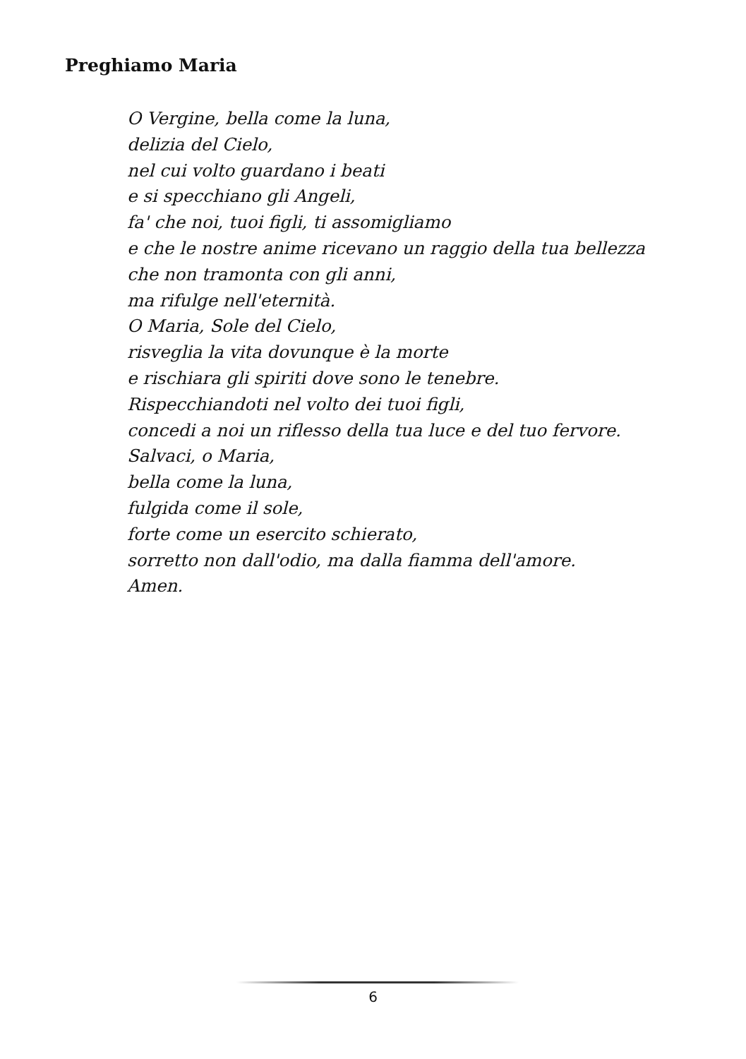Preghiamo Maria
O Vergine, bella come la luna,
delizia del Cielo,
nel cui volto guardano i beati
e si specchiano gli Angeli,
fa' che noi, tuoi figli, ti assomigliamo
e che le nostre anime ricevano un raggio della tua bellezza
che non tramonta con gli anni,
ma rifulge nell'eternità.
O Maria, Sole del Cielo,
risveglia la vita dovunque è la morte
e rischiara gli spiriti dove sono le tenebre.
Rispecchiandoti nel volto dei tuoi figli,
concedi a noi un riflesso della tua luce e del tuo fervore.
Salvaci, o Maria,
bella come la luna,
fulgida come il sole,
forte come un esercito schierato,
sorretto non dall'odio, ma dalla fiamma dell'amore.
Amen.
6